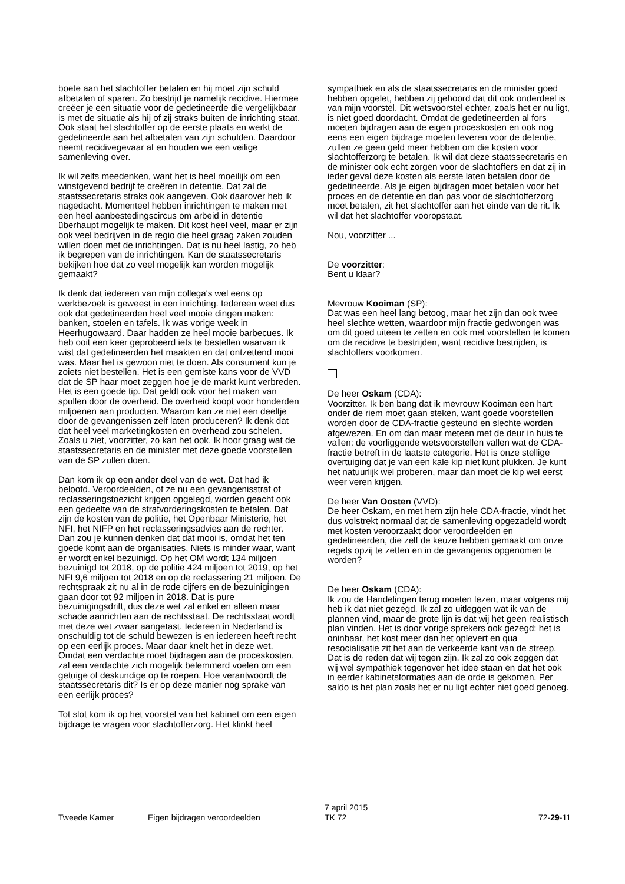boete aan het slachtoffer betalen en hij moet zijn schuld afbetalen of sparen. Zo bestrijd je namelijk recidive. Hiermee creëer je een situatie voor de gedetineerde die vergelijkbaar is met de situatie als hij of zij straks buiten de inrichting staat. Ook staat het slachtoffer op de eerste plaats en werkt de gedetineerde aan het afbetalen van zijn schulden. Daardoor neemt recidivegevaar af en houden we een veilige samenleving over.
Ik wil zelfs meedenken, want het is heel moeilijk om een winstgevend bedrijf te creëren in detentie. Dat zal de staatssecretaris straks ook aangeven. Ook daarover heb ik nagedacht. Momenteel hebben inrichtingen te maken met een heel aanbestedingscircus om arbeid in detentie überhaupt mogelijk te maken. Dit kost heel veel, maar er zijn ook veel bedrijven in de regio die heel graag zaken zouden willen doen met de inrichtingen. Dat is nu heel lastig, zo heb ik begrepen van de inrichtingen. Kan de staatssecretaris bekijken hoe dat zo veel mogelijk kan worden mogelijk gemaakt?
Ik denk dat iedereen van mijn collega's wel eens op werkbezoek is geweest in een inrichting. Iedereen weet dus ook dat gedetineerden heel veel mooie dingen maken: banken, stoelen en tafels. Ik was vorige week in Heerhugowaard. Daar hadden ze heel mooie barbecues. Ik heb ooit een keer geprobeerd iets te bestellen waarvan ik wist dat gedetineerden het maakten en dat ontzettend mooi was. Maar het is gewoon niet te doen. Als consument kun je zoiets niet bestellen. Het is een gemiste kans voor de VVD dat de SP haar moet zeggen hoe je de markt kunt verbreden. Het is een goede tip. Dat geldt ook voor het maken van spullen door de overheid. De overheid koopt voor honderden miljoenen aan producten. Waarom kan ze niet een deeltje door de gevangenissen zelf laten produceren? Ik denk dat dat heel veel marketingkosten en overhead zou schelen. Zoals u ziet, voorzitter, zo kan het ook. Ik hoor graag wat de staatssecretaris en de minister met deze goede voorstellen van de SP zullen doen.
Dan kom ik op een ander deel van de wet. Dat had ik beloofd. Veroordeelden, of ze nu een gevangenisstraf of reclasseringstoezicht krijgen opgelegd, worden geacht ook een gedeelte van de strafvorderingskosten te betalen. Dat zijn de kosten van de politie, het Openbaar Ministerie, het NFI, het NIFP en het reclasseringsadvies aan de rechter. Dan zou je kunnen denken dat dat mooi is, omdat het ten goede komt aan de organisaties. Niets is minder waar, want er wordt enkel bezuinigd. Op het OM wordt 134 miljoen bezuinigd tot 2018, op de politie 424 miljoen tot 2019, op het NFI 9,6 miljoen tot 2018 en op de reclassering 21 miljoen. De rechtspraak zit nu al in de rode cijfers en de bezuinigingen gaan door tot 92 miljoen in 2018. Dat is pure bezuinigingsdrift, dus deze wet zal enkel en alleen maar schade aanrichten aan de rechtsstaat. De rechtsstaat wordt met deze wet zwaar aangetast. Iedereen in Nederland is onschuldig tot de schuld bewezen is en iedereen heeft recht op een eerlijk proces. Maar daar knelt het in deze wet. Omdat een verdachte moet bijdragen aan de proceskosten, zal een verdachte zich mogelijk belemmerd voelen om een getuige of deskundige op te roepen. Hoe verantwoordt de staatssecretaris dit? Is er op deze manier nog sprake van een eerlijk proces?
Tot slot kom ik op het voorstel van het kabinet om een eigen bijdrage te vragen voor slachtofferzorg. Het klinkt heel
sympathiek en als de staatssecretaris en de minister goed hebben opgelet, hebben zij gehoord dat dit ook onderdeel is van mijn voorstel. Dit wetsvoorstel echter, zoals het er nu ligt, is niet goed doordacht. Omdat de gedetineerden al fors moeten bijdragen aan de eigen proceskosten en ook nog eens een eigen bijdrage moeten leveren voor de detentie, zullen ze geen geld meer hebben om die kosten voor slachtofferzorg te betalen. Ik wil dat deze staatssecretaris en de minister ook echt zorgen voor de slachtoffers en dat zij in ieder geval deze kosten als eerste laten betalen door de gedetineerde. Als je eigen bijdragen moet betalen voor het proces en de detentie en dan pas voor de slachtofferzorg moet betalen, zit het slachtoffer aan het einde van de rit. Ik wil dat het slachtoffer vooropstaat.
Nou, voorzitter ...
De voorzitter:
Bent u klaar?
Mevrouw Kooiman (SP):
Dat was een heel lang betoog, maar het zijn dan ook twee heel slechte wetten, waardoor mijn fractie gedwongen was om dit goed uiteen te zetten en ook met voorstellen te komen om de recidive te bestrijden, want recidive bestrijden, is slachtoffers voorkomen.
De heer Oskam (CDA):
Voorzitter. Ik ben bang dat ik mevrouw Kooiman een hart onder de riem moet gaan steken, want goede voorstellen worden door de CDA-fractie gesteund en slechte worden afgewezen. En om dan maar meteen met de deur in huis te vallen: de voorliggende wetsvoorstellen vallen wat de CDA-fractie betreft in de laatste categorie. Het is onze stellige overtuiging dat je van een kale kip niet kunt plukken. Je kunt het natuurlijk wel proberen, maar dan moet de kip wel eerst weer veren krijgen.
De heer Van Oosten (VVD):
De heer Oskam, en met hem zijn hele CDA-fractie, vindt het dus volstrekt normaal dat de samenleving opgezadeld wordt met kosten veroorzaakt door veroordeelden en gedetineerden, die zelf de keuze hebben gemaakt om onze regels opzij te zetten en in de gevangenis opgenomen te worden?
De heer Oskam (CDA):
Ik zou de Handelingen terug moeten lezen, maar volgens mij heb ik dat niet gezegd. Ik zal zo uitleggen wat ik van de plannen vind, maar de grote lijn is dat wij het geen realistisch plan vinden. Het is door vorige sprekers ook gezegd: het is oninbaar, het kost meer dan het oplevert en qua resocialisatie zit het aan de verkeerde kant van de streep. Dat is de reden dat wij tegen zijn. Ik zal zo ook zeggen dat wij wel sympathiek tegenover het idee staan en dat het ook in eerder kabinetsformaties aan de orde is gekomen. Per saldo is het plan zoals het er nu ligt echter niet goed genoeg.
Tweede Kamer Eigen bijdragen veroordeelden
7 april 2015
TK 72
72-29-11